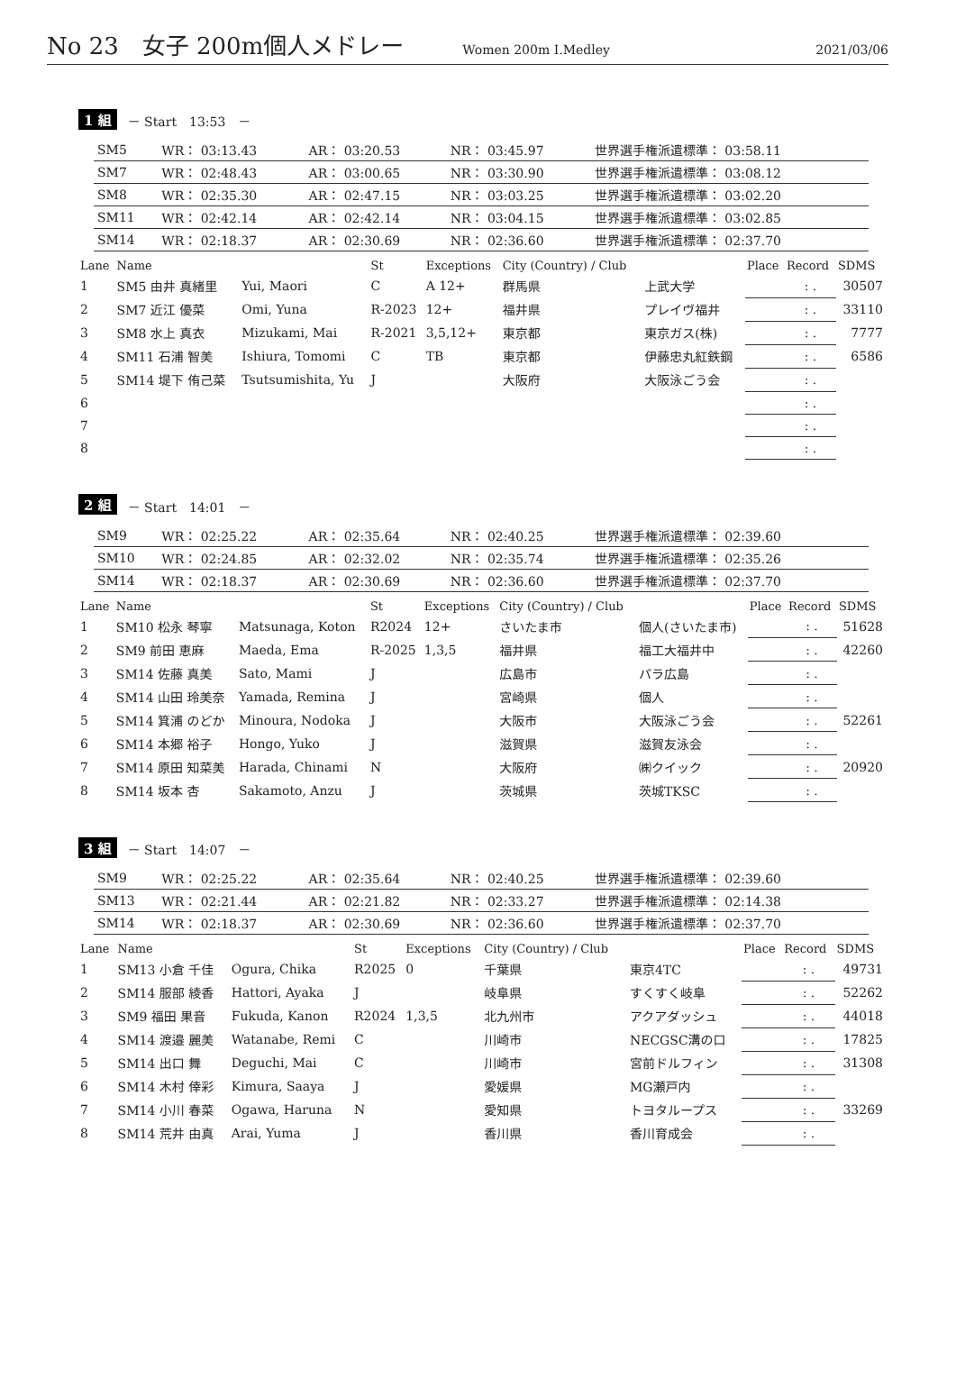No 23　女子 200m個人メドレー Women 200m I.Medley 2021/03/06
1 組 － Start　13:53　－
| SM5 | WR： 03:13.43 | AR： 03:20.53 | NR： 03:45.97 | 世界選手権派遣標準： 03:58.11 |
| SM7 | WR： 02:48.43 | AR： 03:00.65 | NR： 03:30.90 | 世界選手権派遣標準： 03:08.12 |
| SM8 | WR： 02:35.30 | AR： 02:47.15 | NR： 03:03.25 | 世界選手権派遣標準： 03:02.20 |
| SM11 | WR： 02:42.14 | AR： 02:42.14 | NR： 03:04.15 | 世界選手権派遣標準： 03:02.85 |
| SM14 | WR： 02:18.37 | AR： 02:30.69 | NR： 02:36.60 | 世界選手権派遣標準： 02:37.70 |
| Lane | Name | | St | Exceptions | City (Country) / Club | | Place | Record | SDMS |
| --- | --- | --- | --- | --- | --- | --- | --- | --- | --- |
| 1 | SM5 由井 真緒里 | Yui, Maori | C | A 12+ | 群馬県 | 上武大学 | | : . | 30507 |
| 2 | SM7 近江 優菜 | Omi, Yuna | R-2023 | 12+ | 福井県 | プレイヴ福井 | | : . | 33110 |
| 3 | SM8 水上 真衣 | Mizukami, Mai | R-2021 | 3,5,12+ | 東京都 | 東京ガス(株) | | : . | 7777 |
| 4 | SM11 石浦 智美 | Ishiura, Tomomi | C | TB | 東京都 | 伊藤忠丸紅鉄鋼 | | : . | 6586 |
| 5 | SM14 堤下 侑己菜 | Tsutsumishita, Yu | J | | 大阪府 | 大阪泳ごう会 | | : . | |
| 6 | | | | | | | | : . | |
| 7 | | | | | | | | : . | |
| 8 | | | | | | | | : . | |
2 組 － Start　14:01　－
| SM9 | WR： 02:25.22 | AR： 02:35.64 | NR： 02:40.25 | 世界選手権派遣標準： 02:39.60 |
| SM10 | WR： 02:24.85 | AR： 02:32.02 | NR： 02:35.74 | 世界選手権派遣標準： 02:35.26 |
| SM14 | WR： 02:18.37 | AR： 02:30.69 | NR： 02:36.60 | 世界選手権派遣標準： 02:37.70 |
| Lane | Name | | St | Exceptions | City (Country) / Club | | Place | Record | SDMS |
| --- | --- | --- | --- | --- | --- | --- | --- | --- | --- |
| 1 | SM10 松永 琴寧 | Matsunaga, Koton | R2024 | 12+ | さいたま市 | 個人(さいたま市) | | : . | 51628 |
| 2 | SM9 前田 恵麻 | Maeda, Ema | R-2025 | 1,3,5 | 福井県 | 福工大福井中 | | : . | 42260 |
| 3 | SM14 佐藤 真美 | Sato, Mami | J | | 広島市 | パラ広島 | | : . | |
| 4 | SM14 山田 玲美奈 | Yamada, Remina | J | | 宮崎県 | 個人 | | : . | |
| 5 | SM14 箕浦 のどか | Minoura, Nodoka | J | | 大阪市 | 大阪泳ごう会 | | : . | 52261 |
| 6 | SM14 本郷 裕子 | Hongo, Yuko | J | | 滋賀県 | 滋賀友泳会 | | : . | |
| 7 | SM14 原田 知菜美 | Harada, Chinami | N | | 大阪府 | ㈱クイック | | : . | 20920 |
| 8 | SM14 坂本 杏 | Sakamoto, Anzu | J | | 茨城県 | 茨城TKSC | | : . | |
3 組 － Start　14:07　－
| SM9 | WR： 02:25.22 | AR： 02:35.64 | NR： 02:40.25 | 世界選手権派遣標準： 02:39.60 |
| SM13 | WR： 02:21.44 | AR： 02:21.82 | NR： 02:33.27 | 世界選手権派遣標準： 02:14.38 |
| SM14 | WR： 02:18.37 | AR： 02:30.69 | NR： 02:36.60 | 世界選手権派遣標準： 02:37.70 |
| Lane | Name | | St | Exceptions | City (Country) / Club | | Place | Record | SDMS |
| --- | --- | --- | --- | --- | --- | --- | --- | --- | --- |
| 1 | SM13 小倉 千佳 | Ogura, Chika | R2025 | 0 | 千葉県 | 東京4TC | | : . | 49731 |
| 2 | SM14 服部 綾香 | Hattori, Ayaka | J | | 岐阜県 | すくすく岐阜 | | : . | 52262 |
| 3 | SM9 福田 果音 | Fukuda, Kanon | R2024 | 1,3,5 | 北九州市 | アクアダッシュ | | : . | 44018 |
| 4 | SM14 渡邉 麗美 | Watanabe, Remi | C | | 川崎市 | NECGSC溝の口 | | : . | 17825 |
| 5 | SM14 出口 舞 | Deguchi, Mai | C | | 川崎市 | 宮前ドルフィン | | : . | 31308 |
| 6 | SM14 木村 倖彩 | Kimura, Saaya | J | | 愛媛県 | MG瀬戸内 | | : . | |
| 7 | SM14 小川 春菜 | Ogawa, Haruna | N | | 愛知県 | トヨタループス | | : . | 33269 |
| 8 | SM14 荒井 由真 | Arai, Yuma | J | | 香川県 | 香川育成会 | | : . | |